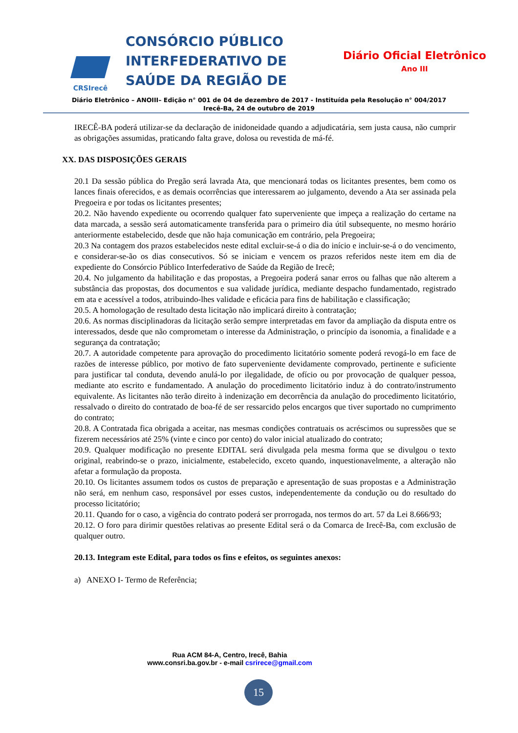CRSIrecê
CONSÓRCIO PÚBLICO INTERFEDERATIVO DE SAÚDE DA REGIÃO DE
Diário Oficial Eletrônico
Ano III
Diário Eletrônico – ANOIII– Edição n° 001 de 04 de dezembro de 2017 - Instituída pela Resolução n° 004/2017
Irecê-Ba, 24 de outubro de 2019
IRECÊ-BA poderá utilizar-se da declaração de inidoneidade quando a adjudicatária, sem justa causa, não cumprir as obrigações assumidas, praticando falta grave, dolosa ou revestida de má-fé.
XX. DAS DISPOSIÇÕES GERAIS
20.1 Da sessão pública do Pregão será lavrada Ata, que mencionará todas os licitantes presentes, bem como os lances finais oferecidos, e as demais ocorrências que interessarem ao julgamento, devendo a Ata ser assinada pela Pregoeira e por todas os licitantes presentes;
20.2. Não havendo expediente ou ocorrendo qualquer fato superveniente que impeça a realização do certame na data marcada, a sessão será automaticamente transferida para o primeiro dia útil subsequente, no mesmo horário anteriormente estabelecido, desde que não haja comunicação em contrário, pela Pregoeira;
20.3 Na contagem dos prazos estabelecidos neste edital excluir-se-á o dia do início e incluir-se-á o do vencimento, e considerar-se-ão os dias consecutivos. Só se iniciam e vencem os prazos referidos neste item em dia de expediente do Consórcio Público Interfederativo de Saúde da Região de Irecê;
20.4. No julgamento da habilitação e das propostas, a Pregoeira poderá sanar erros ou falhas que não alterem a substância das propostas, dos documentos e sua validade jurídica, mediante despacho fundamentado, registrado em ata e acessível a todos, atribuindo-lhes validade e eficácia para fins de habilitação e classificação;
20.5. A homologação de resultado desta licitação não implicará direito à contratação;
20.6. As normas disciplinadoras da licitação serão sempre interpretadas em favor da ampliação da disputa entre os interessados, desde que não comprometam o interesse da Administração, o princípio da isonomia, a finalidade e a segurança da contratação;
20.7. A autoridade competente para aprovação do procedimento licitatório somente poderá revogá-lo em face de razões de interesse público, por motivo de fato superveniente devidamente comprovado, pertinente e suficiente para justificar tal conduta, devendo anulá-lo por ilegalidade, de ofício ou por provocação de qualquer pessoa, mediante ato escrito e fundamentado. A anulação do procedimento licitatório induz à do contrato/instrumento equivalente. As licitantes não terão direito à indenização em decorrência da anulação do procedimento licitatório, ressalvado o direito do contratado de boa-fé de ser ressarcido pelos encargos que tiver suportado no cumprimento do contrato;
20.8. A Contratada fica obrigada a aceitar, nas mesmas condições contratuais os acréscimos ou supressões que se fizerem necessários até 25% (vinte e cinco por cento) do valor inicial atualizado do contrato;
20.9. Qualquer modificação no presente EDITAL será divulgada pela mesma forma que se divulgou o texto original, reabrindo-se o prazo, inicialmente, estabelecido, exceto quando, inquestionavelmente, a alteração não afetar a formulação da proposta.
20.10. Os licitantes assumem todos os custos de preparação e apresentação de suas propostas e a Administração não será, em nenhum caso, responsável por esses custos, independentemente da condução ou do resultado do processo licitatório;
20.11. Quando for o caso, a vigência do contrato poderá ser prorrogada, nos termos do art. 57 da Lei 8.666/93;
20.12. O foro para dirimir questões relativas ao presente Edital será o da Comarca de Irecê-Ba, com exclusão de qualquer outro.
20.13. Integram este Edital, para todos os fins e efeitos, os seguintes anexos:
a) ANEXO I- Termo de Referência;
Rua ACM 84-A, Centro, Irecê, Bahia
www.consri.ba.gov.br - e-mail csrirece@gmail.com
15